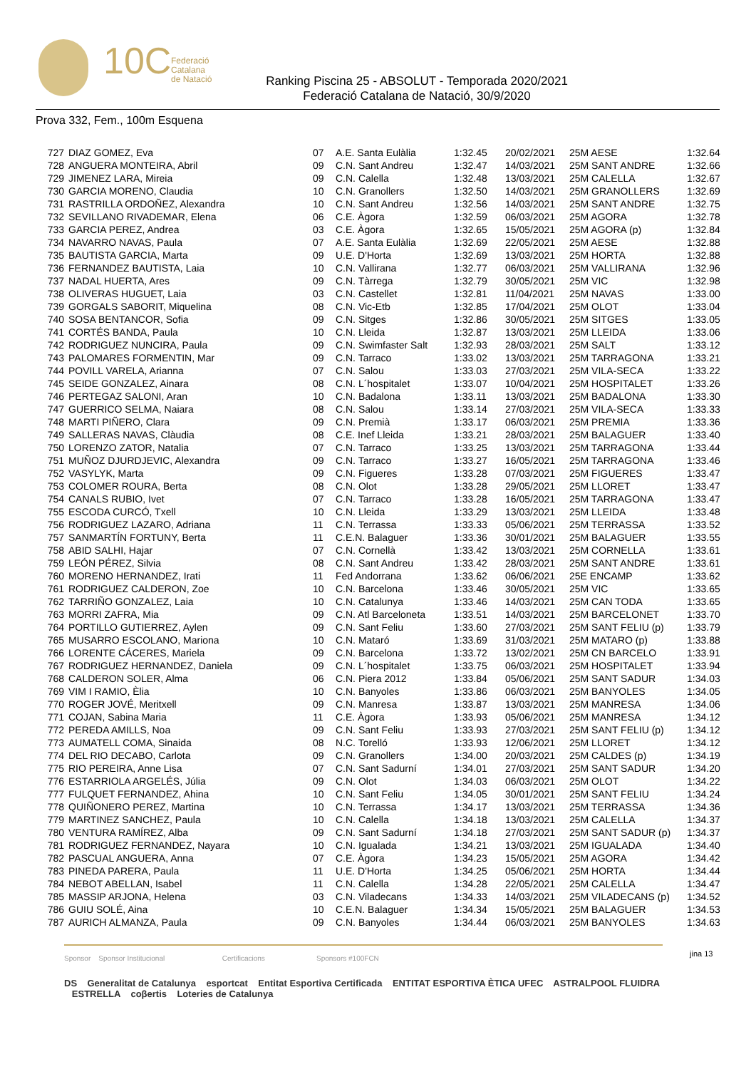10C
Federació
Catalana
de Natació
Ranking Piscina 25 - ABSOLUT - Temporada 2020/2021
Federació Catalana de Natació, 30/9/2020
Prova 332, Fem., 100m Esquena
| 727 | DIAZ GOMEZ, Eva | 07 | A.E. Santa Eulàlia | 1:32.45 | 20/02/2021 | 25M AESE | 1:32.64 |
| 728 | ANGUERA MONTEIRA, Abril | 09 | C.N. Sant Andreu | 1:32.47 | 14/03/2021 | 25M SANT ANDRE | 1:32.66 |
| 729 | JIMENEZ LARA, Mireia | 09 | C.N. Calella | 1:32.48 | 13/03/2021 | 25M CALELLA | 1:32.67 |
| 730 | GARCIA MORENO, Claudia | 10 | C.N. Granollers | 1:32.50 | 14/03/2021 | 25M GRANOLLERS | 1:32.69 |
| 731 | RASTRILLA ORDOÑEZ, Alexandra | 10 | C.N. Sant Andreu | 1:32.56 | 14/03/2021 | 25M SANT ANDRE | 1:32.75 |
| 732 | SEVILLANO RIVADEMAR, Elena | 06 | C.E. Àgora | 1:32.59 | 06/03/2021 | 25M AGORA | 1:32.78 |
| 733 | GARCIA PEREZ, Andrea | 03 | C.E. Àgora | 1:32.65 | 15/05/2021 | 25M AGORA (p) | 1:32.84 |
| 734 | NAVARRO NAVAS, Paula | 07 | A.E. Santa Eulàlia | 1:32.69 | 22/05/2021 | 25M AESE | 1:32.88 |
| 735 | BAUTISTA GARCIA, Marta | 09 | U.E. D'Horta | 1:32.69 | 13/03/2021 | 25M HORTA | 1:32.88 |
| 736 | FERNANDEZ BAUTISTA, Laia | 10 | C.N. Vallirana | 1:32.77 | 06/03/2021 | 25M VALLIRANA | 1:32.96 |
| 737 | NADAL HUERTA, Ares | 09 | C.N. Tàrrega | 1:32.79 | 30/05/2021 | 25M VIC | 1:32.98 |
| 738 | OLIVERAS HUGUET, Laia | 03 | C.N. Castellet | 1:32.81 | 11/04/2021 | 25M NAVAS | 1:33.00 |
| 739 | GORGALS SABORIT, Miquelina | 08 | C.N. Vic-Etb | 1:32.85 | 17/04/2021 | 25M OLOT | 1:33.04 |
| 740 | SOSA BENTANCOR, Sofia | 09 | C.N. Sitges | 1:32.86 | 30/05/2021 | 25M SITGES | 1:33.05 |
| 741 | CORTÉS BANDA, Paula | 10 | C.N. Lleida | 1:32.87 | 13/03/2021 | 25M LLEIDA | 1:33.06 |
| 742 | RODRIGUEZ NUNCIRA, Paula | 09 | C.N. Swimfaster Salt | 1:32.93 | 28/03/2021 | 25M SALT | 1:33.12 |
| 743 | PALOMARES FORMENTIN, Mar | 09 | C.N. Tarraco | 1:33.02 | 13/03/2021 | 25M TARRAGONA | 1:33.21 |
| 744 | POVILL VARELA, Arianna | 07 | C.N. Salou | 1:33.03 | 27/03/2021 | 25M VILA-SECA | 1:33.22 |
| 745 | SEIDE GONZALEZ, Ainara | 08 | C.N. L´hospitalet | 1:33.07 | 10/04/2021 | 25M HOSPITALET | 1:33.26 |
| 746 | PERTEGAZ SALONI, Aran | 10 | C.N. Badalona | 1:33.11 | 13/03/2021 | 25M BADALONA | 1:33.30 |
| 747 | GUERRICO SELMA, Naiara | 08 | C.N. Salou | 1:33.14 | 27/03/2021 | 25M VILA-SECA | 1:33.33 |
| 748 | MARTI PIÑERO, Clara | 09 | C.N. Premià | 1:33.17 | 06/03/2021 | 25M PREMIA | 1:33.36 |
| 749 | SALLERAS NAVAS, Clàudia | 08 | C.E. Inef Lleida | 1:33.21 | 28/03/2021 | 25M BALAGUER | 1:33.40 |
| 750 | LORENZO ZATOR, Natalia | 07 | C.N. Tarraco | 1:33.25 | 13/03/2021 | 25M TARRAGONA | 1:33.44 |
| 751 | MUÑOZ DJURDJEVIC, Alexandra | 09 | C.N. Tarraco | 1:33.27 | 16/05/2021 | 25M TARRAGONA | 1:33.46 |
| 752 | VASYLYK, Marta | 09 | C.N. Figueres | 1:33.28 | 07/03/2021 | 25M FIGUERES | 1:33.47 |
| 753 | COLOMER ROURA, Berta | 08 | C.N. Olot | 1:33.28 | 29/05/2021 | 25M LLORET | 1:33.47 |
| 754 | CANALS RUBIO, Ivet | 07 | C.N. Tarraco | 1:33.28 | 16/05/2021 | 25M TARRAGONA | 1:33.47 |
| 755 | ESCODA CURCÓ, Txell | 10 | C.N. Lleida | 1:33.29 | 13/03/2021 | 25M LLEIDA | 1:33.48 |
| 756 | RODRIGUEZ LAZARO, Adriana | 11 | C.N. Terrassa | 1:33.33 | 05/06/2021 | 25M TERRASSA | 1:33.52 |
| 757 | SANMARTÍN FORTUNY, Berta | 11 | C.E.N. Balaguer | 1:33.36 | 30/01/2021 | 25M BALAGUER | 1:33.55 |
| 758 | ABID SALHI, Hajar | 07 | C.N. Cornellà | 1:33.42 | 13/03/2021 | 25M CORNELLA | 1:33.61 |
| 759 | LEÓN PÉREZ, Silvia | 08 | C.N. Sant Andreu | 1:33.42 | 28/03/2021 | 25M SANT ANDRE | 1:33.61 |
| 760 | MORENO HERNANDEZ, Irati | 11 | Fed Andorrana | 1:33.62 | 06/06/2021 | 25E ENCAMP | 1:33.62 |
| 761 | RODRIGUEZ CALDERON, Zoe | 10 | C.N. Barcelona | 1:33.46 | 30/05/2021 | 25M VIC | 1:33.65 |
| 762 | TARRIÑO GONZALEZ, Laia | 10 | C.N. Catalunya | 1:33.46 | 14/03/2021 | 25M CAN TODA | 1:33.65 |
| 763 | MORRI ZAFRA, Mia | 09 | C.N. Atl Barceloneta | 1:33.51 | 14/03/2021 | 25M BARCELONET | 1:33.70 |
| 764 | PORTILLO GUTIERREZ, Aylen | 09 | C.N. Sant Feliu | 1:33.60 | 27/03/2021 | 25M SANT FELIU (p) | 1:33.79 |
| 765 | MUSARRO ESCOLANO, Mariona | 10 | C.N. Mataró | 1:33.69 | 31/03/2021 | 25M MATARO (p) | 1:33.88 |
| 766 | LORENTE CÁCERES, Mariela | 09 | C.N. Barcelona | 1:33.72 | 13/02/2021 | 25M CN BARCELO | 1:33.91 |
| 767 | RODRIGUEZ HERNANDEZ, Daniela | 09 | C.N. L´hospitalet | 1:33.75 | 06/03/2021 | 25M HOSPITALET | 1:33.94 |
| 768 | CALDERON SOLER, Alma | 06 | C.N. Piera 2012 | 1:33.84 | 05/06/2021 | 25M SANT SADUR | 1:34.03 |
| 769 | VIM I RAMIO, Èlia | 10 | C.N. Banyoles | 1:33.86 | 06/03/2021 | 25M BANYOLES | 1:34.05 |
| 770 | ROGER JOVÉ, Meritxell | 09 | C.N. Manresa | 1:33.87 | 13/03/2021 | 25M MANRESA | 1:34.06 |
| 771 | COJAN, Sabina Maria | 11 | C.E. Àgora | 1:33.93 | 05/06/2021 | 25M MANRESA | 1:34.12 |
| 772 | PEREDA AMILLS, Noa | 09 | C.N. Sant Feliu | 1:33.93 | 27/03/2021 | 25M SANT FELIU (p) | 1:34.12 |
| 773 | AUMATELL COMA, Sinaida | 08 | N.C. Torelló | 1:33.93 | 12/06/2021 | 25M LLORET | 1:34.12 |
| 774 | DEL RIO DECABO, Carlota | 09 | C.N. Granollers | 1:34.00 | 20/03/2021 | 25M CALDES (p) | 1:34.19 |
| 775 | RIO PEREIRA, Anne Lisa | 07 | C.N. Sant Sadurní | 1:34.01 | 27/03/2021 | 25M SANT SADUR | 1:34.20 |
| 776 | ESTARRIOLA ARGELÉS, Júlia | 09 | C.N. Olot | 1:34.03 | 06/03/2021 | 25M OLOT | 1:34.22 |
| 777 | FULQUET FERNANDEZ, Ahina | 10 | C.N. Sant Feliu | 1:34.05 | 30/01/2021 | 25M SANT FELIU | 1:34.24 |
| 778 | QUIÑONERO PEREZ, Martina | 10 | C.N. Terrassa | 1:34.17 | 13/03/2021 | 25M TERRASSA | 1:34.36 |
| 779 | MARTINEZ SANCHEZ, Paula | 10 | C.N. Calella | 1:34.18 | 13/03/2021 | 25M CALELLA | 1:34.37 |
| 780 | VENTURA RAMÍREZ, Alba | 09 | C.N. Sant Sadurní | 1:34.18 | 27/03/2021 | 25M SANT SADUR (p) | 1:34.37 |
| 781 | RODRIGUEZ FERNANDEZ, Nayara | 10 | C.N. Igualada | 1:34.21 | 13/03/2021 | 25M IGUALADA | 1:34.40 |
| 782 | PASCUAL ANGUERA, Anna | 07 | C.E. Àgora | 1:34.23 | 15/05/2021 | 25M AGORA | 1:34.42 |
| 783 | PINEDA PARERA, Paula | 11 | U.E. D'Horta | 1:34.25 | 05/06/2021 | 25M HORTA | 1:34.44 |
| 784 | NEBOT ABELLAN, Isabel | 11 | C.N. Calella | 1:34.28 | 22/05/2021 | 25M CALELLA | 1:34.47 |
| 785 | MASSIP ARJONA, Helena | 03 | C.N. Viladecans | 1:34.33 | 14/03/2021 | 25M VILADECANS (p) | 1:34.52 |
| 786 | GUIU SOLÉ, Aina | 10 | C.E.N. Balaguer | 1:34.34 | 15/05/2021 | 25M BALAGUER | 1:34.53 |
| 787 | AURICH ALMANZA, Paula | 09 | C.N. Banyoles | 1:34.44 | 06/03/2021 | 25M BANYOLES | 1:34.63 |
jina 13
Sponsor Sponsor Institucional Certificacions Sponsors #100FCN
DS Generalitat de Catalunya esportcat Entitat Esportiva Certificada ENTITAT ESPORTIVA ÈTICA UFEC ASTRALPOOL FLUIDRA ESTRELLA coβertis Loteries de Catalunya